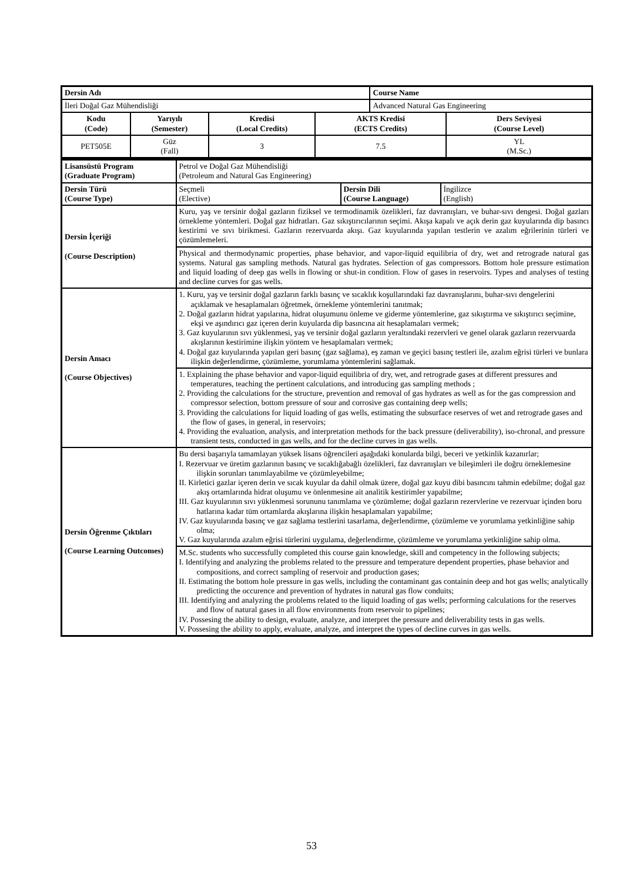| Dersin Adı | | | | Course Name | |
| İleri Doğal Gaz Mühendisliği | | | | Advanced Natural Gas Engineering | |
| Kodu (Code) | Yarıyılı (Semester) | Kredisi (Local Credits) | AKTS Kredisi (ECTS Credits) | | Ders Seviyesi (Course Level) |
| PET505E | Güz (Fall) | 3 | 7.5 | | YL (M.Sc.) |
| Lisansüstü Program (Graduate Program) | Petrol ve Doğal Gaz Mühendisliği (Petroleum and Natural Gas Engineering) | | |
| Dersin Türü (Course Type) | Seçmeli (Elective) | Dersin Dili (Course Language) | İngilizce (English) |
| Dersin İçeriği (Course Description) | Kuru, yaş ve tersinir doğal gazların fiziksel ve termodinamik özelikleri, faz davranışları, ve buhar-sıvı dengesi. Doğal gazları örnekleme yöntemleri. Doğal gaz hidratları. Gaz sıkıştırıcılarının seçimi. Akışa kapalı ve açık derin gaz kuyularında dip basıncı kestirimi ve sıvı birikmesi. Gazların rezervuarda akışı. Gaz kuyularında yapılan testlerin ve azalım eğrilerinin türleri ve çözümlemeleri. | | |
| | Physical and thermodynamic properties, phase behavior, and vapor-liquid equilibria of dry, wet and retrograde natural gas systems. Natural gas sampling methods. Natural gas hydrates. Selection of gas compressors. Bottom hole pressure estimation and liquid loading of deep gas wells in flowing or shut-in condition. Flow of gases in reservoirs. Types and analyses of testing and decline curves for gas wells. | | |
| Dersin Amacı (Course Objectives) | 1. Kuru, yaş ve tersinir doğal gazların farklı basınç ve sıcaklık koşullarındaki faz davranışlarını, buhar-sıvı dengelerini açıklamak ve hesaplamaları öğretmek, örnekleme yöntemlerini tanıtmak; 2. Doğal gazların hidrat yapılarına, hidrat oluşumunu önleme ve giderme yöntemlerine, gaz sıkıştırma ve sıkıştırıcı seçimine, ekşi ve aşındırıcı gaz içeren derin kuyularda dip basıncına ait hesaplamaları vermek; 3. Gaz kuyularının sıvı yüklenmesi, yaş ve tersinir doğal gazların yeraltındaki rezervleri ve genel olarak gazların rezervuarda akışlarının kestirimine ilişkin yöntem ve hesaplamaları vermek; 4. Doğal gaz kuyularında yapılan geri basınç (gaz sağlama), eş zaman ve geçici basınç testleri ile, azalım eğrisi türleri ve bunlara ilişkin değerlendirme, çözümleme, yorumlama yöntemlerini sağlamak. | | |
| | 1. Explaining the phase behavior and vapor-liquid equilibria of dry, wet, and retrograde gases at different pressures and temperatures, teaching the pertinent calculations, and introducing gas sampling methods ; 2. Providing the calculations for the structure, prevention and removal of gas hydrates as well as for the gas compression and compressor selection, bottom pressure of sour and corrosive gas containing deep wells; 3. Providing the calculations for liquid loading of gas wells, estimating the subsurface reserves of wet and retrograde gases and the flow of gases, in general, in reservoirs; 4. Providing the evaluation, analysis, and interpretation methods for the back pressure (deliverability), iso-chronal, and pressure transient tests, conducted in gas wells, and for the decline curves in gas wells. | | |
| Dersin Öğrenme Çıktıları (Course Learning Outcomes) | Bu dersi başarıyla tamamlayan yüksek lisans öğrencileri aşağıdaki konularda bilgi, beceri ve yetkinlik kazanırlar; I. Rezervuar ve üretim gazlarının basınç ve sıcaklığabağlı özelikleri, faz davranışları ve bileşimleri ile doğru örneklemesine ilişkin sorunları tanımlayabilme ve çözümleyebilme; II. Kirletici gazlar içeren derin ve sıcak kuyular da dahil olmak üzere, doğal gaz kuyu dibi basıncını tahmin edebilme; doğal gaz akış ortamlarında hidrat oluşumu ve önlenmesine ait analitik kestirimler yapabilme; III. Gaz kuyularının sıvı yüklenmesi sorununu tanımlama ve çözümleme; doğal gazların rezervlerine ve rezervuar içinden boru hatlarına kadar tüm ortamlarda akışlarına ilişkin hesaplamaları yapabilme; IV. Gaz kuyularında basınç ve gaz sağlama testlerini tasarlama, değerlendirme, çözümleme ve yorumlama yetkinliğine sahip olma; V. Gaz kuyularında azalım eğrisi türlerini uygulama, değerlendirme, çözümleme ve yorumlama yetkinliğine sahip olma. | | |
| | M.Sc. students who successfully completed this course gain knowledge, skill and competency in the following subjects; I. Identifying and analyzing the problems related to the pressure and temperature dependent properties, phase behavior and compositions, and correct sampling of reservoir and production gases; II. Estimating the bottom hole pressure in gas wells, including the contaminant gas containin deep and hot gas wells; analytically predicting the occurence and prevention of hydrates in natural gas flow conduits; III. Identifying and analyzing the problems related to the liquid loading of gas wells; performing calculations for the reserves and flow of natural gases in all flow environments from reservoir to pipelines; IV. Possesing the ability to design, evaluate, analyze, and interpret the pressure and deliverability tests in gas wells. V. Possesing the ability to apply, evaluate, analyze, and interpret the types of decline curves in gas wells. | | |
53